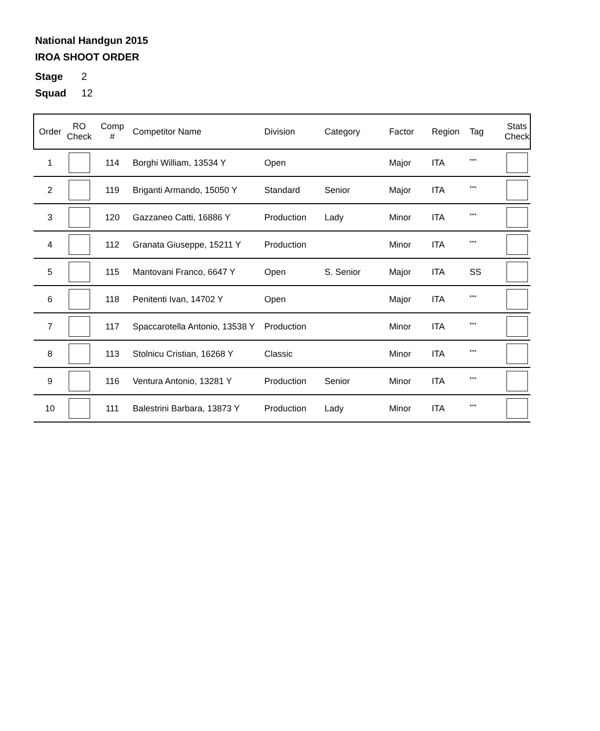National Handgun 2015
IROA SHOOT ORDER
Stage 2
Squad 12
| Order | RO Check | Comp # | Competitor Name | Division | Category | Factor | Region | Tag | Stats Check |
| --- | --- | --- | --- | --- | --- | --- | --- | --- | --- |
| 1 | | 114 | Borghi William, 13534 Y | Open | | Major | ITA | <sup>***</sup> | |
| 2 | | 119 | Briganti Armando, 15050 Y | Standard | Senior | Major | ITA | <sup>***</sup> | |
| 3 | | 120 | Gazzaneo Catti, 16886 Y | Production | Lady | Minor | ITA | <sup>***</sup> | |
| 4 | | 112 | Granata Giuseppe, 15211 Y | Production | | Minor | ITA | <sup>***</sup> | |
| 5 | | 115 | Mantovani Franco, 6647 Y | Open | S. Senior | Major | ITA | SS | |
| 6 | | 118 | Penitenti Ivan, 14702 Y | Open | | Major | ITA | <sup>***</sup> | |
| 7 | | 117 | Spaccarotella Antonio, 13538 Y | Production | | Minor | ITA | <sup>***</sup> | |
| 8 | | 113 | Stolnicu Cristian, 16268 Y | Classic | | Minor | ITA | <sup>***</sup> | |
| 9 | | 116 | Ventura Antonio, 13281 Y | Production | Senior | Minor | ITA | <sup>***</sup> | |
| 10 | | 111 | Balestrini Barbara, 13873 Y | Production | Lady | Minor | ITA | <sup>***</sup> | |